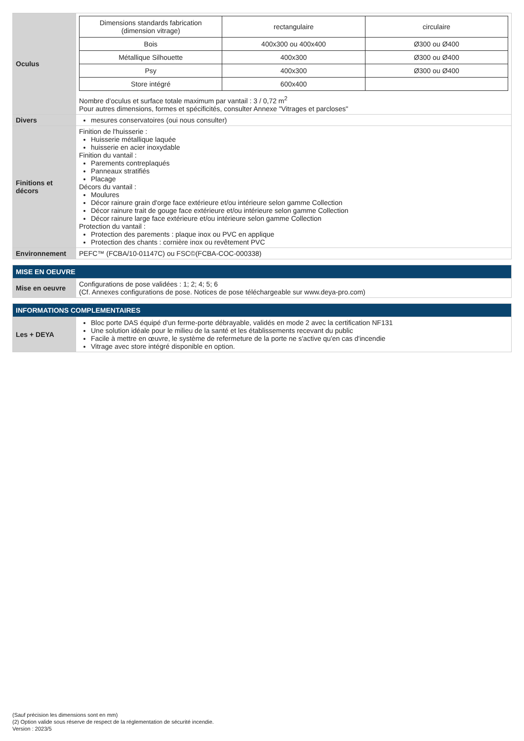| Oculus | / Dimensions standards fabrication (dimension vitrage) / rectangulaire / circulaire / / Bois / 400x300 ou 400x400 / Ø300 ou Ø400 / / Métallique Silhouette / 400x300 / Ø300 ou Ø400 / / Psy / 400x300 / Ø300 ou Ø400 / / Store intégré / 600x400 / / Nombre d’oculus et surface totale maximum par vantail : 3 / 0,72 m<sup>2</sup> Pour autres dimensions, formes et spécificités, consulter Annexe "Vitrages et parcloses" |
| Divers | mesures conservatoires (oui nous consulter) |
| Finitions et décors | Finition de l'huisserie : Huisserie métallique laquée huisserie en acier inoxydable Finition du vantail : Parements contreplaqués Panneaux stratifiés Placage Décors du vantail : Moulures Décor rainure grain d'orge face extérieure et/ou intérieure selon gamme Collection Décor rainure trait de gouge face extérieure et/ou intérieure selon gamme Collection Décor rainure large face extérieure et/ou intérieure selon gamme Collection Protection du vantail : Protection des parements : plaque inox ou PVC en applique Protection des chants : cornière inox ou revêtement PVC |
| Environnement | PEFC™ (FCBA/10-01147C) ou FSC©(FCBA-COC-000338) |
| MISE EN OEUVRE | |
| --- | --- |
| Mise en oeuvre | Configurations de pose validées : 1; 2; 4; 5; 6 (Cf. Annexes configurations de pose. Notices de pose téléchargeable sur www.deya-pro.com) |
| INFORMATIONS COMPLEMENTAIRES | |
| --- | --- |
| Les + DEYA | Bloc porte DAS équipé d'un ferme-porte débrayable, validés en mode 2 avec la certification NF131 Une solution idéale pour le milieu de la santé et les établissements recevant du public Facile à mettre en œuvre, le système de refermeture de la porte ne s'active qu'en cas d'incendie Vitrage avec store intégré disponible en option. |
(Sauf précision les dimensions sont en mm)
(2) Option valide sous réserve de respect de la réglementation de sécurité incendie.
Version : 2023/5